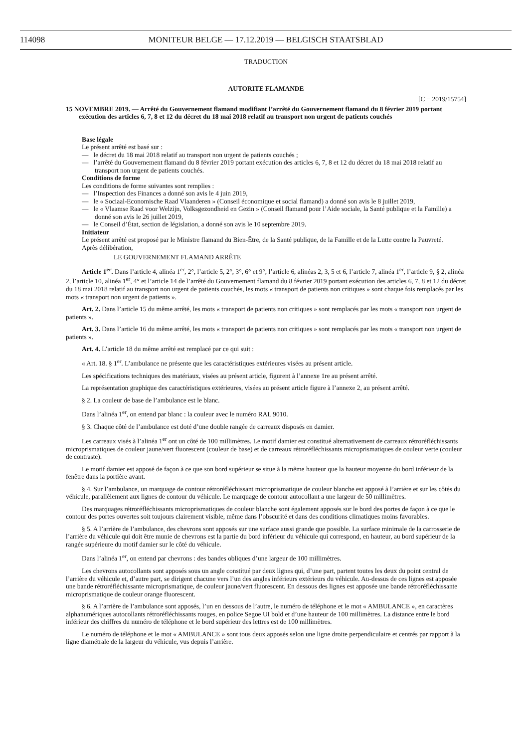114098 MONITEUR BELGE — 17.12.2019 — BELGISCH STAATSBLAD
TRADUCTION
AUTORITE FLAMANDE
[C − 2019/15754]
15 NOVEMBRE 2019. — Arrêté du Gouvernement flamand modifiant l’arrêté du Gouvernement flamand du 8 février 2019 portant exécution des articles 6, 7, 8 et 12 du décret du 18 mai 2018 relatif au transport non urgent de patients couchés
Base légale
Le présent arrêté est basé sur :
— le décret du 18 mai 2018 relatif au transport non urgent de patients couchés ;
— l’arrêté du Gouvernement flamand du 8 février 2019 portant exécution des articles 6, 7, 8 et 12 du décret du 18 mai 2018 relatif au transport non urgent de patients couchés.
Conditions de forme
Les conditions de forme suivantes sont remplies :
— l’Inspection des Finances a donné son avis le 4 juin 2019,
— le « Sociaal-Economische Raad Vlaanderen » (Conseil économique et social flamand) a donné son avis le 8 juillet 2019,
— le « Vlaamse Raad voor Welzijn, Volksgezondheid en Gezin » (Conseil flamand pour l’Aide sociale, la Santé publique et la Famille) a donné son avis le 26 juillet 2019,
— le Conseil d’État, section de législation, a donné son avis le 10 septembre 2019.
Initiateur
Le présent arrêté est proposé par le Ministre flamand du Bien-Être, de la Santé publique, de la Famille et de la Lutte contre la Pauvreté.
Après délibération,
LE GOUVERNEMENT FLAMAND ARRÊTE
Article 1<sup>er</sup>. Dans l’article 4, alinéa 1<sup>er</sup>, 2°, l’article 5, 2°, 3°, 6° et 9°, l’article 6, alinéas 2, 3, 5 et 6, l’article 7, alinéa 1<sup>er</sup>, l’article 9, § 2, alinéa 2, l’article 10, alinéa 1<sup>er</sup>, 4° et l’article 14 de l’arrêté du Gouvernement flamand du 8 février 2019 portant exécution des articles 6, 7, 8 et 12 du décret du 18 mai 2018 relatif au transport non urgent de patients couchés, les mots « transport de patients non critiques » sont chaque fois remplacés par les mots « transport non urgent de patients ».
Art. 2. Dans l’article 15 du même arrêté, les mots « transport de patients non critiques » sont remplacés par les mots « transport non urgent de patients ».
Art. 3. Dans l’article 16 du même arrêté, les mots « transport de patients non critiques » sont remplacés par les mots « transport non urgent de patients ».
Art. 4. L’article 18 du même arrêté est remplacé par ce qui suit :
« Art. 18. § 1<sup>er</sup>. L’ambulance ne présente que les caractéristiques extérieures visées au présent article.
Les spécifications techniques des matériaux, visées au présent article, figurent à l’annexe 1re au présent arrêté.
La représentation graphique des caractéristiques extérieures, visées au présent article figure à l’annexe 2, au présent arrêté.
§ 2. La couleur de base de l’ambulance est le blanc.
Dans l’alinéa 1<sup>er</sup>, on entend par blanc : la couleur avec le numéro RAL 9010.
§ 3. Chaque côté de l’ambulance est doté d’une double rangée de carreaux disposés en damier.
Les carreaux visés à l’alinéa 1<sup>er</sup> ont un côté de 100 millimètres. Le motif damier est constitué alternativement de carreaux rétroréfléchissants microprismatiques de couleur jaune/vert fluorescent (couleur de base) et de carreaux rétroréfléchissants microprismatiques de couleur verte (couleur de contraste).
Le motif damier est apposé de façon à ce que son bord supérieur se situe à la même hauteur que la hauteur moyenne du bord inférieur de la fenêtre dans la portière avant.
§ 4. Sur l’ambulance, un marquage de contour rétroréfléchissant microprismatique de couleur blanche est apposé à l’arrière et sur les côtés du véhicule, parallèlement aux lignes de contour du véhicule. Le marquage de contour autocollant a une largeur de 50 millimètres.
Des marquages rétroréfléchissants microprismatiques de couleur blanche sont également apposés sur le bord des portes de façon à ce que le contour des portes ouvertes soit toujours clairement visible, même dans l’obscurité et dans des conditions climatiques moins favorables.
§ 5. A l’arrière de l’ambulance, des chevrons sont apposés sur une surface aussi grande que possible. La surface minimale de la carrosserie de l’arrière du véhicule qui doit être munie de chevrons est la partie du bord inférieur du véhicule qui correspond, en hauteur, au bord supérieur de la rangée supérieure du motif damier sur le côté du véhicule.
Dans l’alinéa 1<sup>er</sup>, on entend par chevrons : des bandes obliques d’une largeur de 100 millimètres.
Les chevrons autocollants sont apposés sous un angle constitué par deux lignes qui, d’une part, partent toutes les deux du point central de l’arrière du véhicule et, d’autre part, se dirigent chacune vers l’un des angles inférieurs extérieurs du véhicule. Au-dessus de ces lignes est apposée une bande rétroréfléchissante microprismatique, de couleur jaune/vert fluorescent. En dessous des lignes est apposée une bande rétroréfléchissante microprismatique de couleur orange fluorescent.
§ 6. A l’arrière de l’ambulance sont apposés, l’un en dessous de l’autre, le numéro de téléphone et le mot « AMBULANCE », en caractères alphanumériques autocollants rétroréfléchissants rouges, en police Segoe UI bold et d’une hauteur de 100 millimètres. La distance entre le bord inférieur des chiffres du numéro de téléphone et le bord supérieur des lettres est de 100 millimètres.
Le numéro de téléphone et le mot « AMBULANCE » sont tous deux apposés selon une ligne droite perpendiculaire et centrés par rapport à la ligne diamétrale de la largeur du véhicule, vus depuis l’arrière.